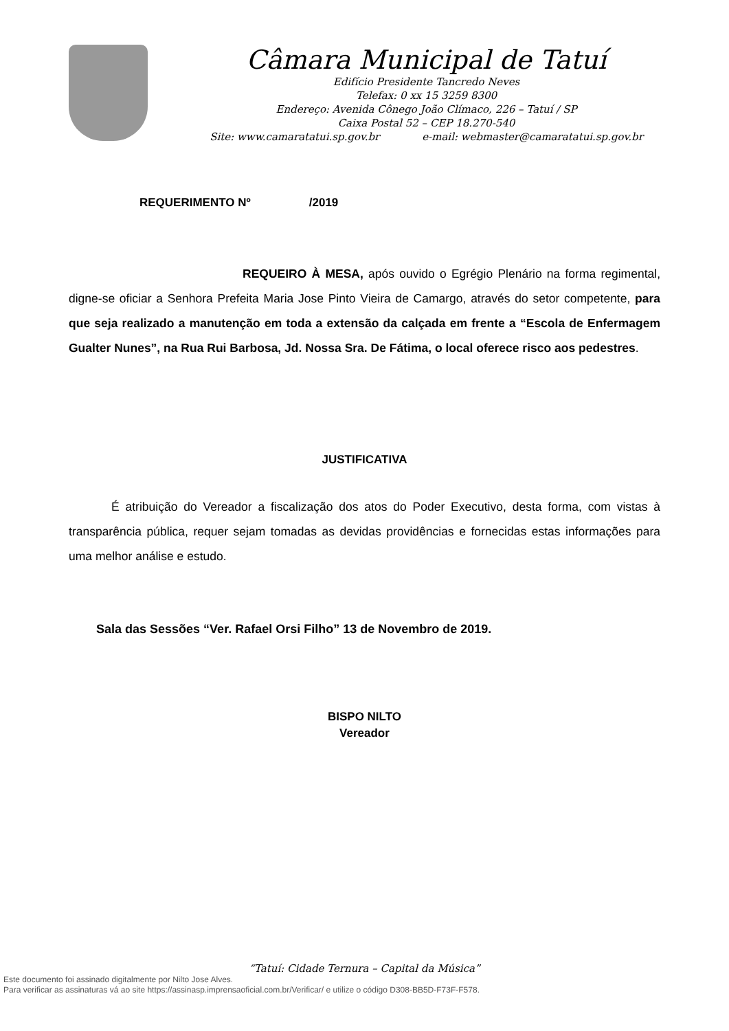Câmara Municipal de Tatuí
Edifício Presidente Tancredo Neves
Telefax: 0 xx 15 3259 8300
Endereço: Avenida Cônego João Clímaco, 226 – Tatuí / SP
Caixa Postal 52 – CEP 18.270-540
Site: www.camaratatui.sp.gov.br e-mail: webmaster@camaratatui.sp.gov.br
REQUERIMENTO Nº /2019
REQUEIRO À MESA, após ouvido o Egrégio Plenário na forma regimental, digne-se oficiar a Senhora Prefeita Maria Jose Pinto Vieira de Camargo, através do setor competente, para que seja realizado a manutenção em toda a extensão da calçada em frente a “Escola de Enfermagem Gualter Nunes”, na Rua Rui Barbosa, Jd. Nossa Sra. De Fátima, o local oferece risco aos pedestres.
JUSTIFICATIVA
É atribuição do Vereador a fiscalização dos atos do Poder Executivo, desta forma, com vistas à transparência pública, requer sejam tomadas as devidas providências e fornecidas estas informações para uma melhor análise e estudo.
Sala das Sessões “Ver. Rafael Orsi Filho” 13 de Novembro de 2019.
BISPO NILTO
Vereador
“Tatuí: Cidade Ternura – Capital da Música”
Este documento foi assinado digitalmente por Nilto Jose Alves.
Para verificar as assinaturas vá ao site https://assinasp.imprensaoficial.com.br/Verificar/ e utilize o código D308-BB5D-F73F-F578.